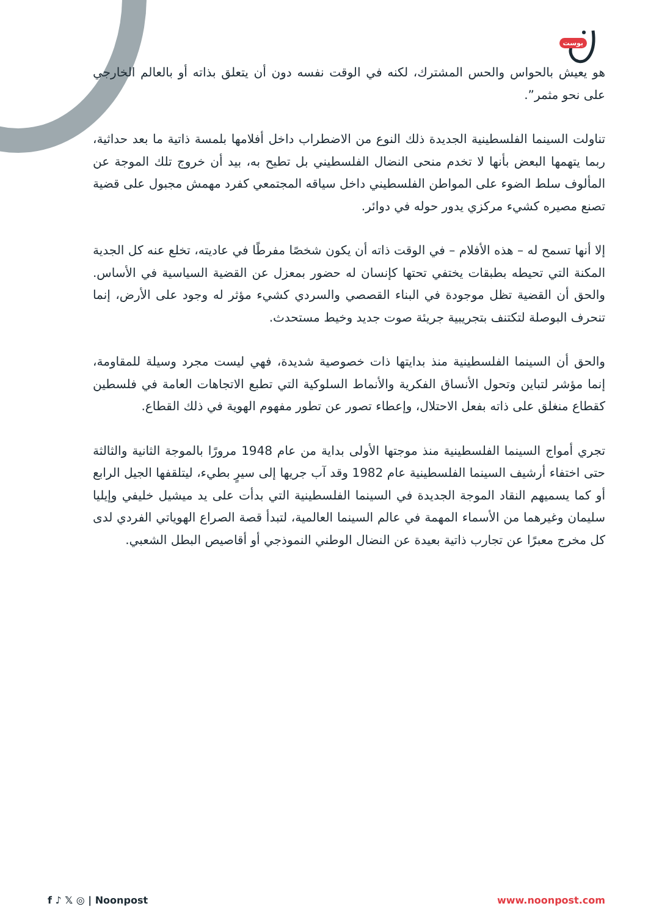بوست
هو يعيش بالحواس والحس المشترك، لكنه في الوقت نفسه دون أن يتعلق بذاته أو بالعالم الخارجي على نحو مثمر”.
تناولت السينما الفلسطينية الجديدة ذلك النوع من الاضطراب داخل أفلامها بلمسة ذاتية ما بعد حداثية، ربما يتهمها البعض بأنها لا تخدم منحى النضال الفلسطيني بل تطيح به، بيد أن خروج تلك الموجة عن المألوف سلط الضوء على المواطن الفلسطيني داخل سياقه المجتمعي كفرد مهمش مجبول على قضية تصنع مصيره كشيء مركزي يدور حوله في دوائر.
إلا أنها تسمح له – هذه الأفلام – في الوقت ذاته أن يكون شخصًا مفرطًا في عاديته، تخلع عنه كل الجدية المكنة التي تحيطه بطبقات يختفي تحتها كإنسان له حضور بمعزل عن القضية السياسية في الأساس. والحق أن القضية تظل موجودة في البناء القصصي والسردي كشيء مؤثر له وجود على الأرض، إنما تنحرف البوصلة لتكتنف بتجريبية جريئة صوت جديد وخيط مستحدث.
والحق أن السينما الفلسطينية منذ بدايتها ذات خصوصية شديدة، فهي ليست مجرد وسيلة للمقاومة، إنما مؤشر لتباين وتحول الأنساق الفكرية والأنماط السلوكية التي تطبع الاتجاهات العامة في فلسطين كقطاع منغلق على ذاته بفعل الاحتلال، وإعطاء تصور عن تطور مفهوم الهوية في ذلك القطاع.
تجري أمواج السينما الفلسطينية منذ موجتها الأولى بداية من عام 1948 مرورًا بالموجة الثانية والثالثة حتى اختفاء أرشيف السينما الفلسطينية عام 1982 وقد آب جريها إلى سيرٍ بطيء، ليتلقفها الجيل الرابع أو كما يسميهم النقاد الموجة الجديدة في السينما الفلسطينية التي بدأت على يد ميشيل خليفي وإيليا سليمان وغيرهما من الأسماء المهمة في عالم السينما العالمية، لتبدأ قصة الصراع الهوياتي الفردي لدى كل مخرج معبرًا عن تجارب ذاتية بعيدة عن النضال الوطني النموذجي أو أقاصيص البطل الشعبي.
f ♪ 𝕏 ◎ | Noonpost www.noonpost.com